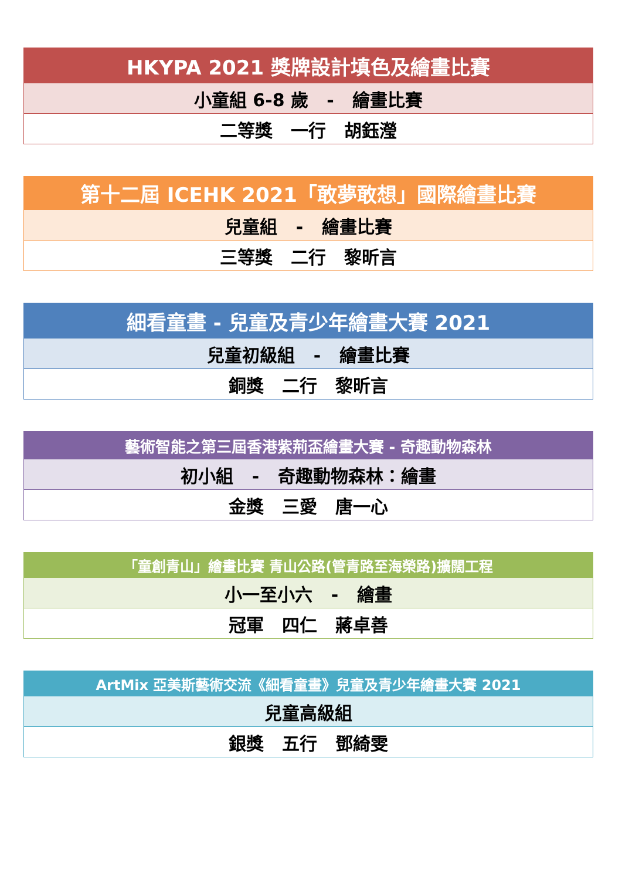| HKYPA 2021 獎牌設計填色及繪畫比賽 |
| --- |
| 小童組 6-8 歲 - 繪畫比賽 |
| 二等獎 一行 胡鈺瀅 |
| 第十二屆 ICEHK 2021「敢夢敢想」國際繪畫比賽 |
| --- |
| 兒童組 - 繪畫比賽 |
| 三等獎 二行 黎昕言 |
| 細看童畫 - 兒童及青少年繪畫大賽 2021 |
| --- |
| 兒童初級組 - 繪畫比賽 |
| 銅獎 二行 黎昕言 |
| 藝術智能之第三屆香港紫荊盃繪畫大賽 - 奇趣動物森林 |
| --- |
| 初小組 - 奇趣動物森林：繪畫 |
| 金獎 三愛 唐一心 |
| 「童創青山」繪畫比賽 青山公路(管青路至海榮路)擴闊工程 |
| --- |
| 小一至小六 - 繪畫 |
| 冠軍 四仁 蔣卓善 |
| ArtMix 亞美斯藝術交流《細看童畫》兒童及青少年繪畫大賽 2021 |
| --- |
| 兒童高級組 |
| 銀獎 五行 鄧綺雯 |